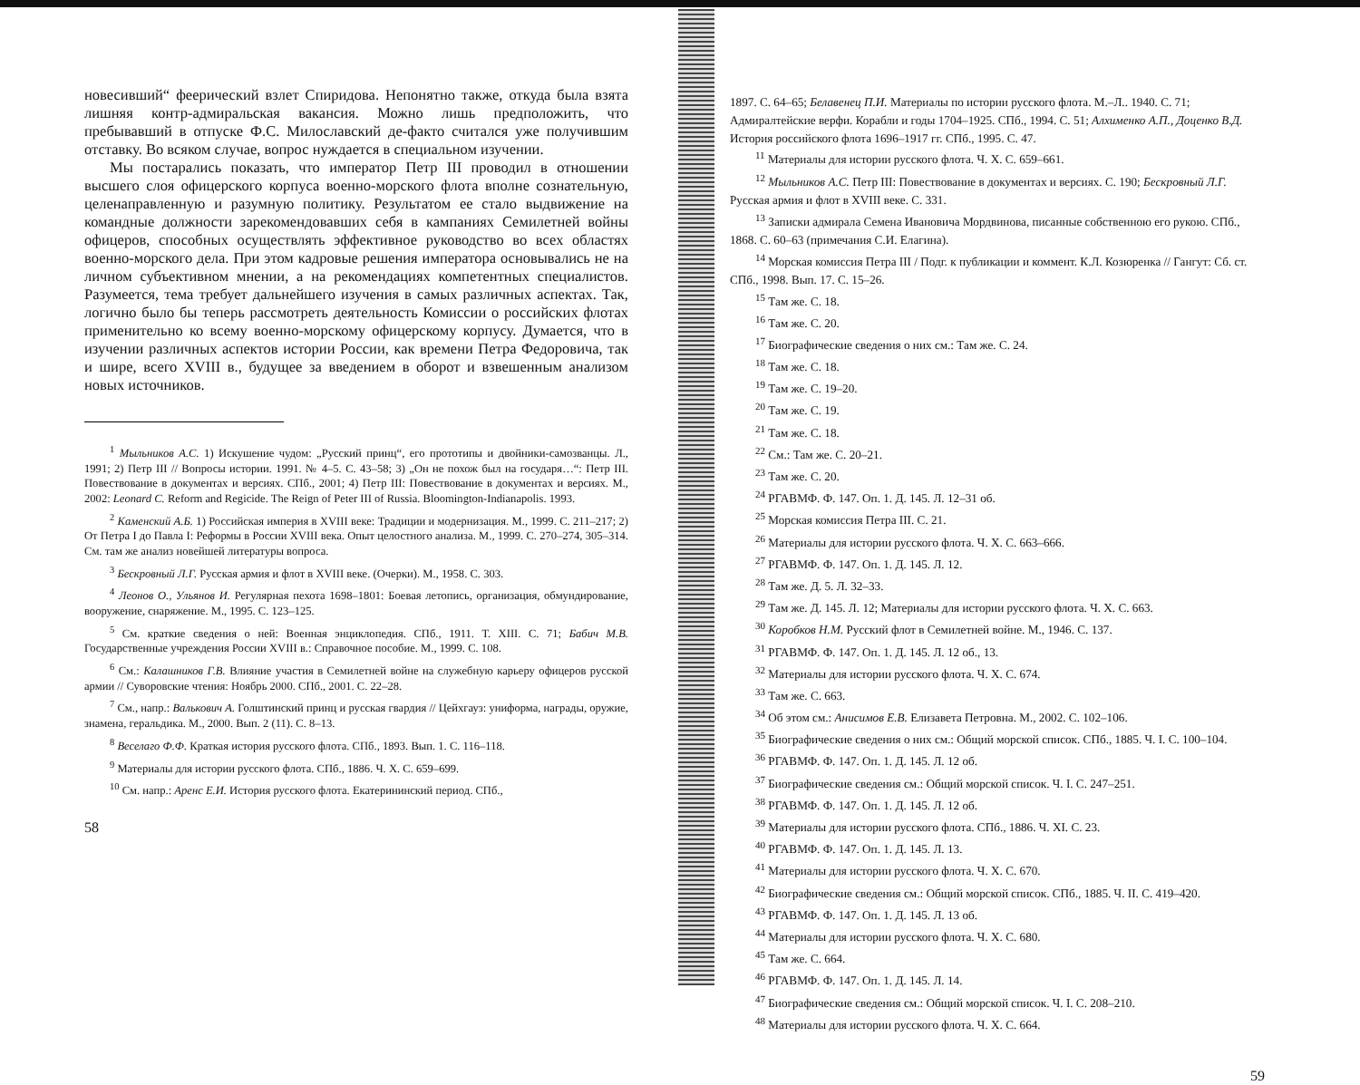новесивший“ феерический взлет Спиридова. Непонятно также, откуда была взята лишняя контр-адмиральская вакансия. Можно лишь предположить, что пребывавший в отпуске Ф.С. Милославский де-факто считался уже получившим отставку. Во всяком случае, вопрос нуждается в специальном изучении.
Мы постарались показать, что император Петр III проводил в отношении высшего слоя офицерского корпуса военно-морского флота вполне сознательную, целенаправленную и разумную политику. Результатом ее стало выдвижение на командные должности зарекомендовавших себя в кампаниях Семилетней войны офицеров, способных осуществлять эффективное руководство во всех областях военно-морского дела. При этом кадровые решения императора основывались не на личном субъективном мнении, а на рекомендациях компетентных специалистов. Разумеется, тема требует дальнейшего изучения в самых различных аспектах. Так, логично было бы теперь рассмотреть деятельность Комиссии о российских флотах применительно ко всему военно-морскому офицерскому корпусу. Думается, что в изучении различных аспектов истории России, как времени Петра Федоровича, так и шире, всего XVIII в., будущее за введением в оборот и взвешенным анализом новых источников.
<sup>1</sup> Мыльников А.С. 1) Искушение чудом: „Русский принц“, его прототипы и двойники-самозванцы. Л., 1991; 2) Петр III // Вопросы истории. 1991. № 4–5. С. 43–58; 3) „Он не похож был на государя…“: Петр III. Повествование в документах и версиях. СПб., 2001; 4) Петр III: Повествование в документах и версиях. М., 2002: Leonard C. Reform and Regicide. The Reign of Peter III of Russia. Bloomington-Indianapolis. 1993.
<sup>2</sup> Каменский А.Б. 1) Российская империя в XVIII веке: Традиции и модернизация. М., 1999. С. 211–217; 2) От Петра I до Павла I: Реформы в России XVIII века. Опыт целостного анализа. М., 1999. С. 270–274, 305–314. См. там же анализ новейшей литературы вопроса.
<sup>3</sup> Бескровный Л.Г. Русская армия и флот в XVIII веке. (Очерки). М., 1958. С. 303.
<sup>4</sup> Леонов О., Ульянов И. Регулярная пехота 1698–1801: Боевая летопись, организация, обмундирование, вооружение, снаряжение. М., 1995. С. 123–125.
<sup>5</sup> См. краткие сведения о ней: Военная энциклопедия. СПб., 1911. Т. XIII. С. 71; Бабич М.В. Государственные учреждения России XVIII в.: Справочное пособие. М., 1999. С. 108.
<sup>6</sup> См.: Калашников Г.В. Влияние участия в Семилетней войне на служебную карьеру офицеров русской армии // Суворовские чтения: Ноябрь 2000. СПб., 2001. С. 22–28.
<sup>7</sup> См., напр.: Валькович А. Голштинский принц и русская гвардия // Цейхгауз: униформа, награды, оружие, знамена, геральдика. М., 2000. Вып. 2 (11). С. 8–13.
<sup>8</sup> Веселаго Ф.Ф. Краткая история русского флота. СПб., 1893. Вып. 1. С. 116–118.
<sup>9</sup> Материалы для истории русского флота. СПб., 1886. Ч. X. С. 659–699.
<sup>10</sup> См. напр.: Аренс Е.И. История русского флота. Екатерининский период. СПб.,
58
1897. С. 64–65; Белавенец П.И. Материалы по истории русского флота. М.–Л.. 1940. С. 71; Адмиралтейские верфи. Корабли и годы 1704–1925. СПб., 1994. С. 51; Алхименко А.П., Доценко В.Д. История российского флота 1696–1917 гг. СПб., 1995. С. 47.
<sup>11</sup> Материалы для истории русского флота. Ч. X. С. 659–661.
<sup>12</sup> Мыльников А.С. Петр III: Повествование в документах и версиях. С. 190; Бескровный Л.Г. Русская армия и флот в XVIII веке. С. 331.
<sup>13</sup> Записки адмирала Семена Ивановича Мордвинова, писанные собственною его рукою. СПб., 1868. С. 60–63 (примечания С.И. Елагина).
<sup>14</sup> Морская комиссия Петра III / Подг. к публикации и коммент. К.Л. Козюренка // Гангут: Сб. ст. СПб., 1998. Вып. 17. С. 15–26.
<sup>15</sup> Там же. С. 18.
<sup>16</sup> Там же. С. 20.
<sup>17</sup> Биографические сведения о них см.: Там же. С. 24.
<sup>18</sup> Там же. С. 18.
<sup>19</sup> Там же. С. 19–20.
<sup>20</sup> Там же. С. 19.
<sup>21</sup> Там же. С. 18.
<sup>22</sup> См.: Там же. С. 20–21.
<sup>23</sup> Там же. С. 20.
<sup>24</sup> РГАВМФ. Ф. 147. Оп. 1. Д. 145. Л. 12–31 об.
<sup>25</sup> Морская комиссия Петра III. С. 21.
<sup>26</sup> Материалы для истории русского флота. Ч. X. С. 663–666.
<sup>27</sup> РГАВМФ. Ф. 147. Оп. 1. Д. 145. Л. 12.
<sup>28</sup> Там же. Д. 5. Л. 32–33.
<sup>29</sup> Там же. Д. 145. Л. 12; Материалы для истории русского флота. Ч. X. С. 663.
<sup>30</sup> Коробков Н.М. Русский флот в Семилетней войне. М., 1946. С. 137.
<sup>31</sup> РГАВМФ. Ф. 147. Оп. 1. Д. 145. Л. 12 об., 13.
<sup>32</sup> Материалы для истории русского флота. Ч. X. С. 674.
<sup>33</sup> Там же. С. 663.
<sup>34</sup> Об этом см.: Анисимов Е.В. Елизавета Петровна. М., 2002. С. 102–106.
<sup>35</sup> Биографические сведения о них см.: Общий морской список. СПб., 1885. Ч. I. С. 100–104.
<sup>36</sup> РГАВМФ. Ф. 147. Оп. 1. Д. 145. Л. 12 об.
<sup>37</sup> Биографические сведения см.: Общий морской список. Ч. I. С. 247–251.
<sup>38</sup> РГАВМФ. Ф. 147. Оп. 1. Д. 145. Л. 12 об.
<sup>39</sup> Материалы для истории русского флота. СПб., 1886. Ч. XI. С. 23.
<sup>40</sup> РГАВМФ. Ф. 147. Оп. 1. Д. 145. Л. 13.
<sup>41</sup> Материалы для истории русского флота. Ч. X. С. 670.
<sup>42</sup> Биографические сведения см.: Общий морской список. СПб., 1885. Ч. II. С. 419–420.
<sup>43</sup> РГАВМФ. Ф. 147. Оп. 1. Д. 145. Л. 13 об.
<sup>44</sup> Материалы для истории русского флота. Ч. X. С. 680.
<sup>45</sup> Там же. С. 664.
<sup>46</sup> РГАВМФ. Ф. 147. Оп. 1. Д. 145. Л. 14.
<sup>47</sup> Биографические сведения см.: Общий морской список. Ч. I. С. 208–210.
<sup>48</sup> Материалы для истории русского флота. Ч. X. С. 664.
59